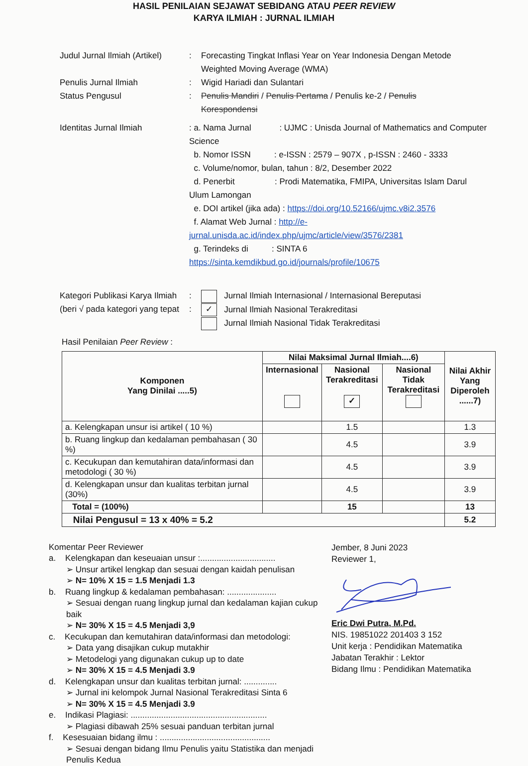HASIL PENILAIAN SEJAWAT SEBIDANG ATAU PEER REVIEW
KARYA ILMIAH : JURNAL ILMIAH
Judul Jurnal Ilmiah (Artikel)
: Forecasting Tingkat Inflasi Year on Year Indonesia Dengan Metode Weighted Moving Average (WMA)
Penulis Jurnal Ilmiah : Wigid Hariadi dan Sulantari
Status Pengusul : Penulis Mandiri / Penulis Pertama / Penulis ke-2 / Penulis Korespondensi
Identitas Jurnal Ilmiah : a. Nama Jurnal : UJMC : Unisda Journal of Mathematics and Computer Science
b. Nomor ISSN : e-ISSN : 2579 – 907X , p-ISSN : 2460 - 3333
c. Volume/nomor, bulan, tahun : 8/2, Desember 2022
d. Penerbit : Prodi Matematika, FMIPA, Universitas Islam Darul Ulum Lamongan
e. DOI artikel (jika ada) : https://doi.org/10.52166/ujmc.v8i2.3576
f. Alamat Web Jurnal : http://e-jurnal.unisda.ac.id/index.php/ujmc/article/view/3576/2381
g. Terindeks di : SINTA 6 https://sinta.kemdikbud.go.id/journals/profile/10675
Kategori Publikasi Karya Ilmiah
(beri √ pada kategori yang tepat
:
:
Jurnal Ilmiah Internasional / Internasional Bereputasi
✓ Jurnal Ilmiah Nasional Terakreditasi
Jurnal Ilmiah Nasional Tidak Terakreditasi
Hasil Penilaian Peer Review :
| Komponen Yang Dinilai .....5) | Nilai Maksimal Jurnal Ilmiah....6) | | | Nilai Akhir Yang Diperoleh ......7) |
| --- | --- | --- | --- | --- |
| | Internasional | Nasional Terakreditasi ✓ | Nasional Tidak Terakreditasi | |
| a. Kelengkapan unsur isi artikel ( 10 %) | | 1.5 | | 1.3 |
| b. Ruang lingkup dan kedalaman pembahasan ( 30 %) | | 4.5 | | 3.9 |
| c. Kecukupan dan kemutahiran data/informasi dan metodologi ( 30 %) | | 4.5 | | 3.9 |
| d. Kelengkapan unsur dan kualitas terbitan jurnal (30%) | | 4.5 | | 3.9 |
| Total = (100%) | | 15 | | 13 |
| Nilai Pengusul = 13 x 40% = 5.2 | | | | 5.2 |
Komentar Peer Reviewer
a. Kelengkapan dan keseuaian unsur :................................
➢ Unsur artikel lengkap dan sesuai dengan kaidah penulisan
➢ N= 10% X 15 = 1.5 Menjadi 1.3
b. Ruang lingkup & kedalaman pembahasan: .....................
➢ Sesuai dengan ruang lingkup jurnal dan kedalaman kajian cukup baik
➢ N= 30% X 15 = 4.5 Menjadi 3,9
c. Kecukupan dan kemutahiran data/informasi dan metodologi:
➢ Data yang disajikan cukup mutakhir
➢ Metodelogi yang digunakan cukup up to date
➢ N= 30% X 15 = 4.5 Menjadi 3.9
d. Kelengkapan unsur dan kualitas terbitan jurnal: ..............
➢ Jurnal ini kelompok Jurnal Nasional Terakreditasi Sinta 6
➢ N= 30% X 15 = 4.5 Menjadi 3.9
e. Indikasi Plagiasi: ..........................................................
➢ Plagiasi dibawah 25% sesuai panduan terbitan jurnal
f. Kesesuaian bidang ilmu : ...............................................
➢ Sesuai dengan bidang Ilmu Penulis yaitu Statistika dan menjadi Penulis Kedua
Jember, 8 Juni 2023
Reviewer 1,
Eric Dwi Putra, M.Pd.
NIS. 19851022 201403 3 152
Unit kerja : Pendidikan Matematika
Jabatan Terakhir : Lektor
Bidang Ilmu : Pendidikan Matematika